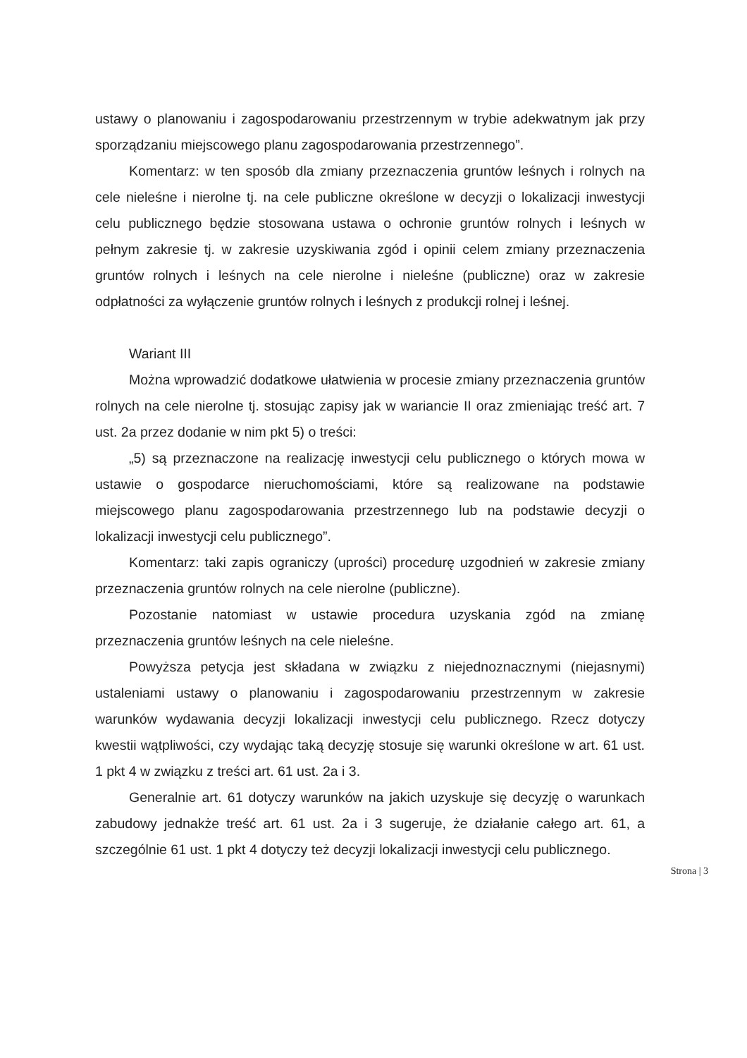ustawy o planowaniu i zagospodarowaniu przestrzennym w trybie adekwatnym jak przy sporządzaniu miejscowego planu zagospodarowania przestrzennego”.
Komentarz: w ten sposób dla zmiany przeznaczenia gruntów leśnych i rolnych na cele nieleśne i nierolne tj. na cele publiczne określone w decyzji o lokalizacji inwestycji celu publicznego będzie stosowana ustawa o ochronie gruntów rolnych i leśnych w pełnym zakresie tj. w zakresie uzyskiwania zgód i opinii celem zmiany przeznaczenia gruntów rolnych i leśnych na cele nierolne i nieleśne (publiczne) oraz w zakresie odpłatności za wyłączenie gruntów rolnych i leśnych z produkcji rolnej i leśnej.
Wariant III
Można wprowadzić dodatkowe ułatwienia w procesie zmiany przeznaczenia gruntów rolnych na cele nierolne tj. stosując zapisy jak w wariancie II oraz zmieniając treść art. 7 ust. 2a przez dodanie w nim pkt 5) o treści:
„5) są przeznaczone na realizację inwestycji celu publicznego o których mowa w ustawie o gospodarce nieruchomościami, które są realizowane na podstawie miejscowego planu zagospodarowania przestrzennego lub na podstawie decyzji o lokalizacji inwestycji celu publicznego”.
Komentarz: taki zapis ograniczy (uprości) procedurę uzgodnień w zakresie zmiany przeznaczenia gruntów rolnych na cele nierolne (publiczne).
Pozostanie natomiast w ustawie procedura uzyskania zgód na zmianę przeznaczenia gruntów leśnych na cele nieleśne.
Powyższa petycja jest składana w związku z niejednoznacznymi (niejasnymi) ustaleniami ustawy o planowaniu i zagospodarowaniu przestrzennym w zakresie warunków wydawania decyzji lokalizacji inwestycji celu publicznego. Rzecz dotyczy kwestii wątpliwości, czy wydając taką decyzję stosuje się warunki określone w art. 61 ust. 1 pkt 4 w związku z treści art. 61 ust. 2a i 3.
Generalnie art. 61 dotyczy warunków na jakich uzyskuje się decyzję o warunkach zabudowy jednakże treść art. 61 ust. 2a i 3 sugeruje, że działanie całego art. 61, a szczególnie 61 ust. 1 pkt 4 dotyczy też decyzji lokalizacji inwestycji celu publicznego.
Strona | 3